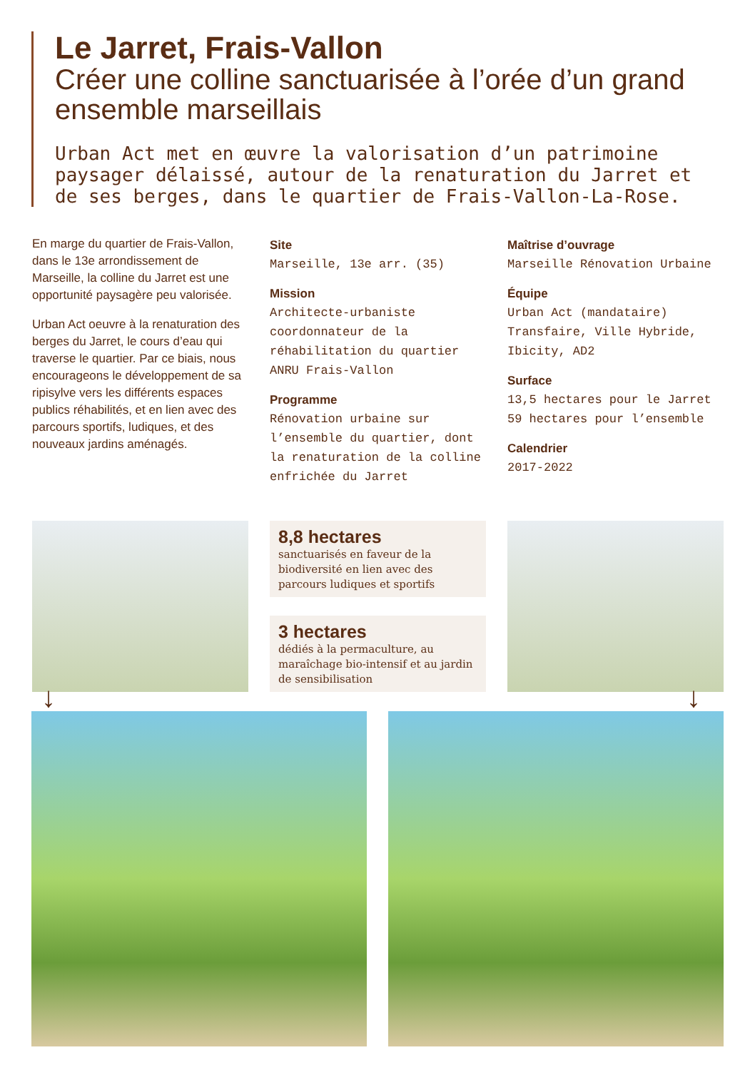Le Jarret, Frais-Vallon
Créer une colline sanctuarisée à l’orée d’un grand ensemble marseillais
Urban Act met en œuvre la valorisation d’un patrimoine paysager délaissé, autour de la renaturation du Jarret et de ses berges, dans le quartier de Frais-Vallon-La-Rose.
En marge du quartier de Frais-Vallon, dans le 13e arrondissement de Marseille, la colline du Jarret est une opportunité paysagère peu valorisée.
Urban Act oeuvre à la renaturation des berges du Jarret, le cours d’eau qui traverse le quartier. Par ce biais, nous encourageons le développement de sa ripisylve vers les différents espaces publics réhabilités, et en lien avec des parcours sportifs, ludiques, et des nouveaux jardins aménagés.
Site
Marseille, 13e arr. (35)
Mission
Architecte-urbaniste coordonnateur de la réhabilitation du quartier ANRU Frais-Vallon
Programme
Rénovation urbaine sur l’ensemble du quartier, dont la renaturation de la colline enfrichée du Jarret
Maîtrise d’ouvrage
Marseille Rénovation Urbaine
Équipe
Urban Act (mandataire)
Transfaire, Ville Hybride, Ibicity, AD2
Surface
13,5 hectares pour le Jarret
59 hectares pour l’ensemble
Calendrier
2017-2022
8,8 hectares
sanctuarisés en faveur de la biodiversité en lien avec des parcours ludiques et sportifs
3 hectares
dédiés à la permaculture, au maraîchage bio-intensif et au jardin de sensibilisation
↓ ↓